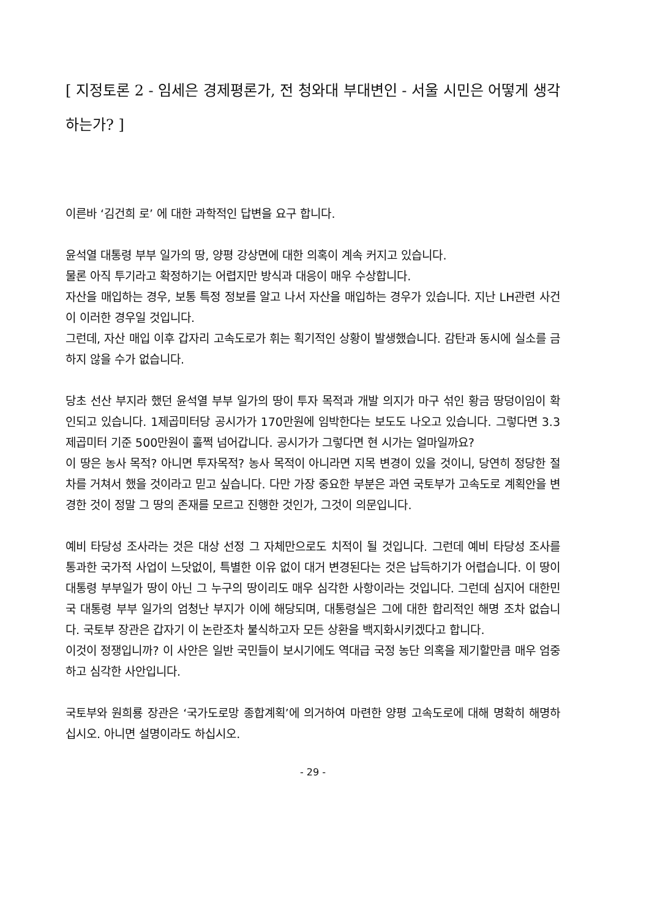[ 지정토론 2 - 임세은 경제평론가, 전 청와대 부대변인 - 서울 시민은 어떻게 생각하는가? ]
이른바 ‘김건희 로’ 에 대한 과학적인 답변을 요구 합니다.
윤석열 대통령 부부 일가의 땅, 양평 강상면에 대한 의혹이 계속 커지고 있습니다.
물론 아직 투기라고 확정하기는 어렵지만 방식과 대응이 매우 수상합니다.
자산을 매입하는 경우, 보통 특정 정보를 알고 나서 자산을 매입하는 경우가 있습니다. 지난 LH관련 사건이 이러한 경우일 것입니다.
그런데, 자산 매입 이후 갑자리 고속도로가 휘는 획기적인 상황이 발생했습니다. 감탄과 동시에 실소를 금하지 않을 수가 없습니다.
당초 선산 부지라 했던 윤석열 부부 일가의 땅이 투자 목적과 개발 의지가 마구 섞인 황금 땅덩이임이 확인되고 있습니다. 1제곱미터당 공시가가 170만원에 임박한다는 보도도 나오고 있습니다. 그렇다면 3.3제곱미터 기준 500만원이 훌쩍 넘어갑니다. 공시가가 그렇다면 현 시가는 얼마일까요?
이 땅은 농사 목적? 아니면 투자목적? 농사 목적이 아니라면 지목 변경이 있을 것이니, 당연히 정당한 절차를 거쳐서 했을 것이라고 믿고 싶습니다. 다만 가장 중요한 부분은 과연 국토부가 고속도로 계획안을 변경한 것이 정말 그 땅의 존재를 모르고 진행한 것인가, 그것이 의문입니다.
예비 타당성 조사라는 것은 대상 선정 그 자체만으로도 치적이 될 것입니다. 그런데 예비 타당성 조사를 통과한 국가적 사업이 느닷없이, 특별한 이유 없이 대거 변경된다는 것은 납득하기가 어렵습니다. 이 땅이 대통령 부부일가 땅이 아닌 그 누구의 땅이리도 매우 심각한 사항이라는 것입니다. 그런데 심지어 대한민국 대통령 부부 일가의 엄청난 부지가 이에 해당되며, 대통령실은 그에 대한 합리적인 해명 조차 없습니다. 국토부 장관은 갑자기 이 논란조차 불식하고자 모든 상환을 백지화시키겠다고 합니다.
이것이 정쟁입니까? 이 사안은 일반 국민들이 보시기에도 역대급 국정 농단 의혹을 제기할만큼 매우 엄중하고 심각한 사안입니다.
국토부와 원희룡 장관은 ‘국가도로망 종합계획’에 의거하여 마련한 양평 고속도로에 대해 명확히 해명하십시오. 아니면 설명이라도 하십시오.
- 29 -